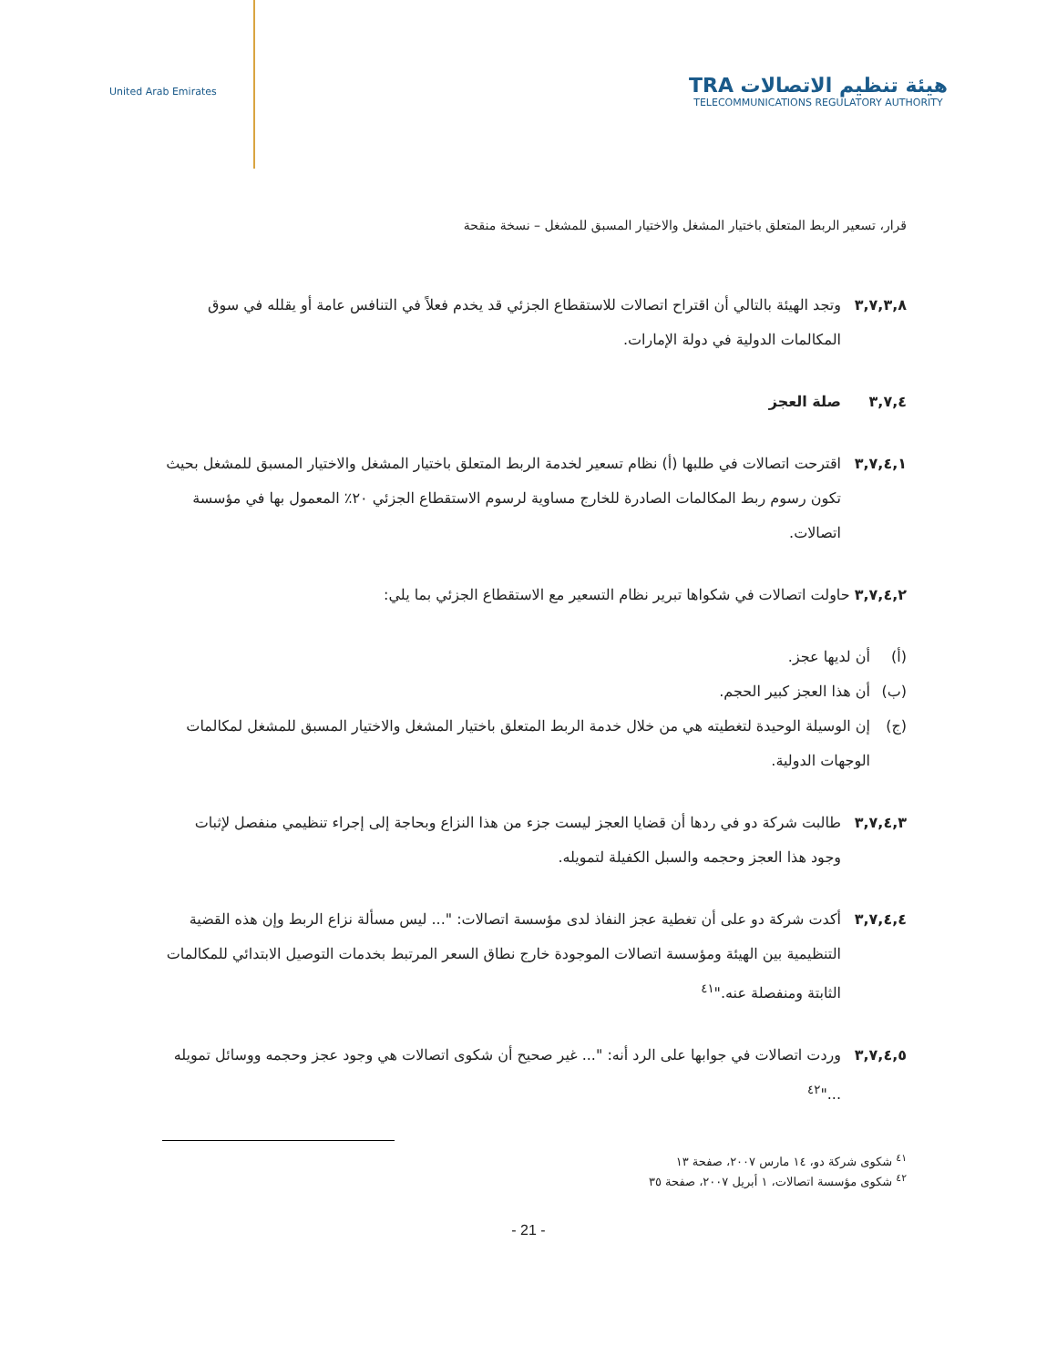United Arab Emirates
TRA هيئة تنظيم الاتصالات
TELECOMMUNICATIONS REGULATORY AUTHORITY
قرار، تسعير الربط المتعلق باختيار المشغل والاختيار المسبق للمشغل – نسخة منقحة
٣,٧,٣,٨ وتجد الهيئة بالتالي أن اقتراح اتصالات للاستقطاع الجزئي قد يخدم فعلاً في التنافس عامة أو يقلله في سوق المكالمات الدولية في دولة الإمارات.
٣,٧,٤ صلة العجز
٣,٧,٤,١ اقترحت اتصالات في طلبها (أ) نظام تسعير لخدمة الربط المتعلق باختيار المشغل والاختيار المسبق للمشغل بحيث تكون رسوم ربط المكالمات الصادرة للخارج مساوية لرسوم الاستقطاع الجزئي ٢٠٪ المعمول بها في مؤسسة اتصالات.
٣,٧,٤,٢ حاولت اتصالات في شكواها تبرير نظام التسعير مع الاستقطاع الجزئي بما يلي:
(أ) أن لديها عجز.
(ب) أن هذا العجز كبير الحجم.
(ج) إن الوسيلة الوحيدة لتغطيته هي من خلال خدمة الربط المتعلق باختيار المشغل والاختيار المسبق للمشغل لمكالمات الوجهات الدولية.
٣,٧,٤,٣ طالبت شركة دو في ردها أن قضايا العجز ليست جزء من هذا النزاع وبحاجة إلى إجراء تنظيمي منفصل لإثبات وجود هذا العجز وحجمه والسبل الكفيلة لتمويله.
٣,٧,٤,٤ أكدت شركة دو على أن تغطية عجز النفاذ لدى مؤسسة اتصالات: "... ليس مسألة نزاع الربط وإن هذه القضية التنظيمية بين الهيئة ومؤسسة اتصالات الموجودة خارج نطاق السعر المرتبط بخدمات التوصيل الابتدائي للمكالمات الثابتة ومنفصلة عنه."<sup>٤١</sup>
٣,٧,٤,٥ وردت اتصالات في جوابها على الرد أنه: "... غير صحيح أن شكوى اتصالات هي وجود عجز وحجمه ووسائل تمويله ..."<sup>٤٢</sup>
<sup>٤١</sup> شكوى شركة دو، ١٤ مارس ٢٠٠٧، صفحة ١٣
<sup>٤٢</sup> شكوى مؤسسة اتصالات، ١ أبريل ٢٠٠٧، صفحة ٣٥
- 21 -